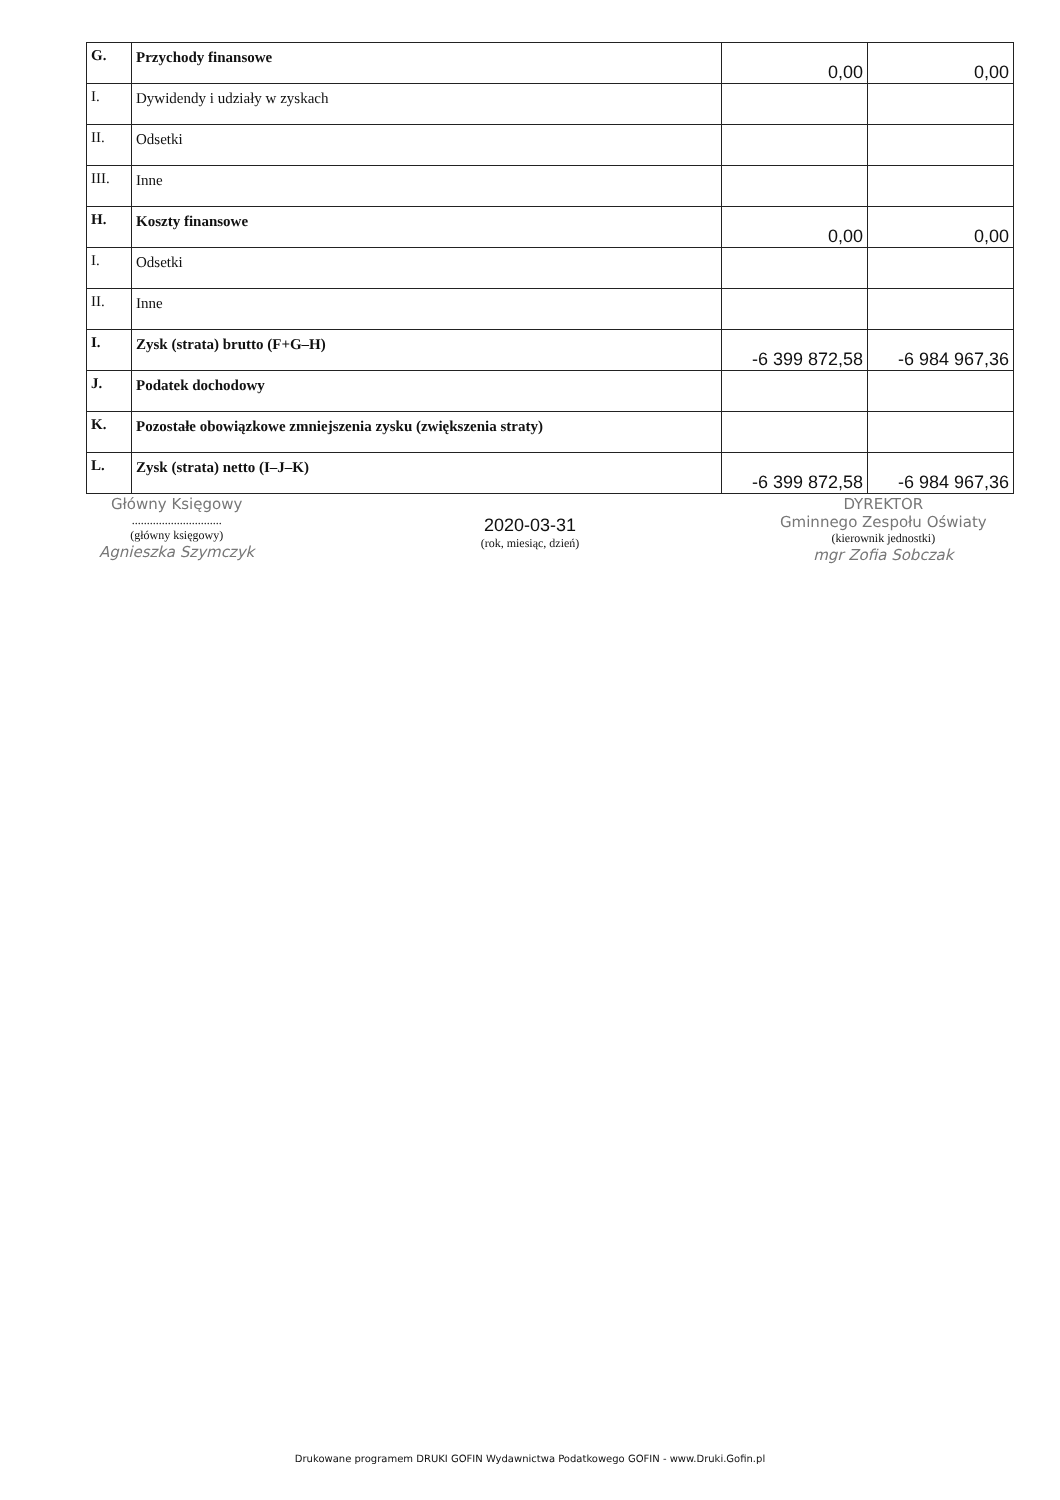| G. | Przychody finansowe | 0,00 | 0,00 |
| I. | Dywidendy i udziały w zyskach | | |
| II. | Odsetki | | |
| III. | Inne | | |
| H. | Koszty finansowe | 0,00 | 0,00 |
| I. | Odsetki | | |
| II. | Inne | | |
| I. | Zysk (strata) brutto (F+G–H) | -6 399 872,58 | -6 984 967,36 |
| J. | Podatek dochodowy | | |
| K. | Pozostałe obowiązkowe zmniejszenia zysku (zwiększenia straty) | | |
| L. | Zysk (strata) netto (I–J–K) | -6 399 872,58 | -6 984 967,36 |
Główny Księgowy
..............................
(główny księgowy)
Agnieszka Szymczyk
2020-03-31
(rok, miesiąc, dzień)
DYREKTOR
Gminnego Zespołu Oświaty
(kierownik jednostki)
mgr Zofia Sobczak
Drukowane programem DRUKI GOFIN Wydawnictwa Podatkowego GOFIN - www.Druki.Gofin.pl